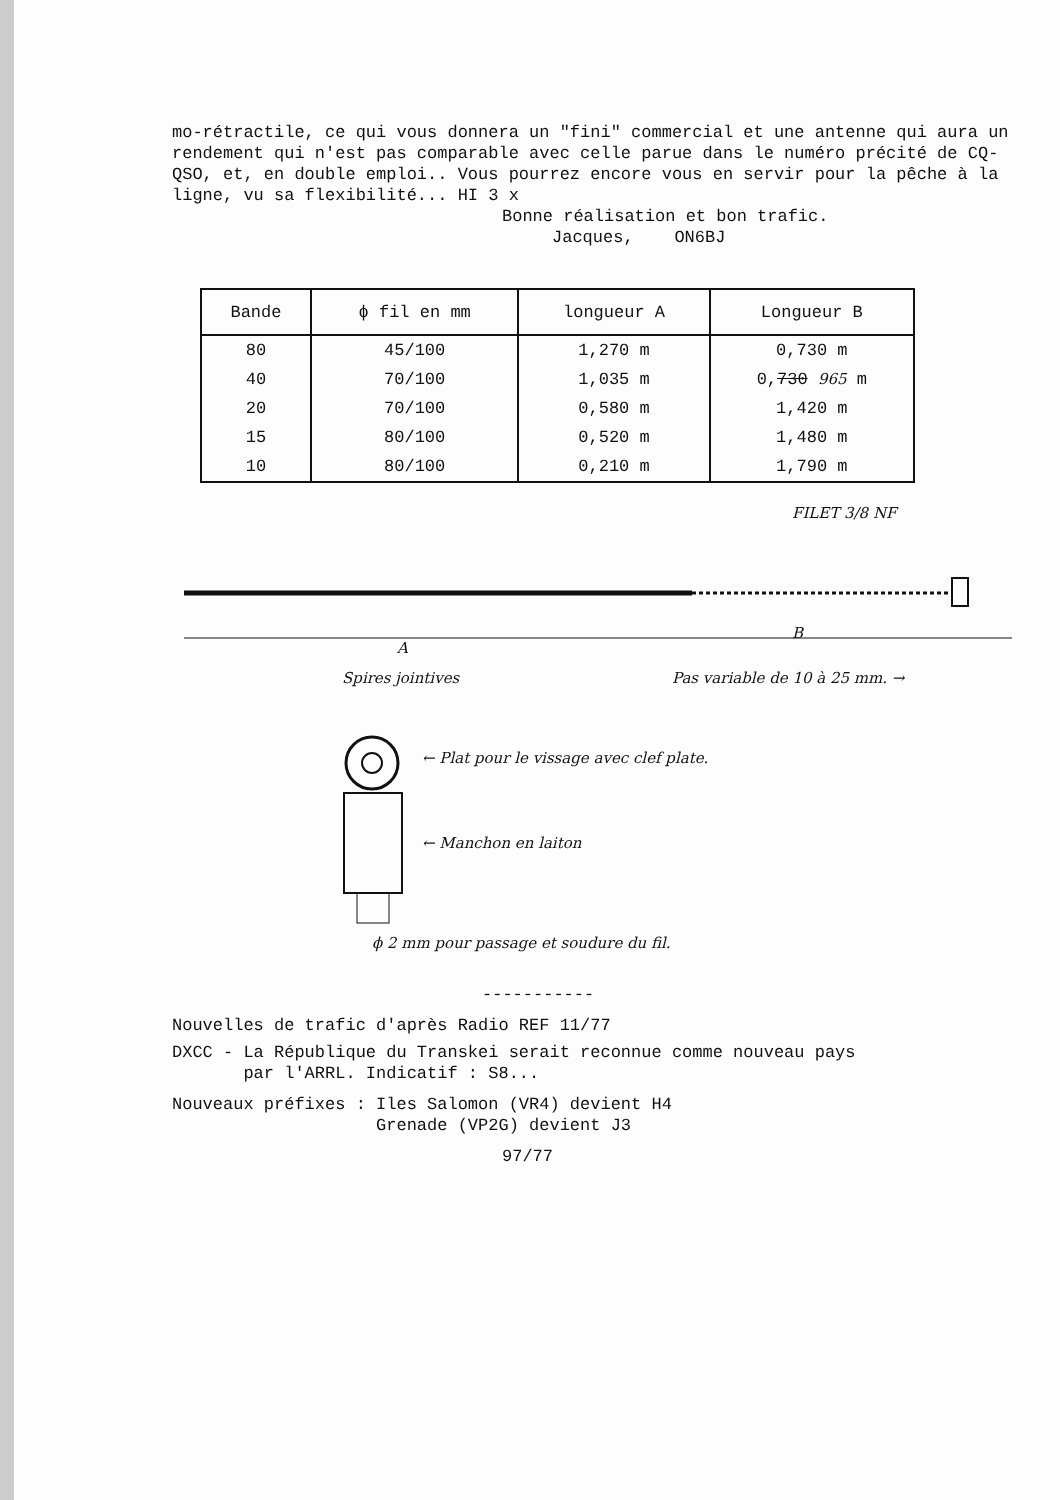mo-rétractile, ce qui vous donnera un "fini" commercial et une antenne qui aura un rendement qui n'est pas comparable avec celle parue dans le numéro précité de CQ-QSO, et, en double emploi.. Vous pourrez encore vous en servir pour la pêche à la ligne, vu sa flexibilité... HI 3 x
Bonne réalisation et bon trafic.
Jacques, ON6BJ
| Bande | ϕ fil en mm | longueur A | Longueur B |
| --- | --- | --- | --- |
| 80 | 45/100 | 1,270 m | 0,730 m |
| 40 | 70/100 | 1,035 m | 0, 730 965 m |
| 20 | 70/100 | 0,580 m | 1,420 m |
| 15 | 80/100 | 0,520 m | 1,480 m |
| 10 | 80/100 | 0,210 m | 1,790 m |
FILET 3/8 NF
A
B
Spires jointives Pas variable de 10 à 25 mm. →
← Plat pour le vissage avec clef plate.
← Manchon en laiton
ϕ 2 mm pour passage et soudure du fil.
-----------
Nouvelles de trafic d'après Radio REF 11/77
DXCC - La République du Transkei serait reconnue comme nouveau pays
par l'ARRL. Indicatif : S8...
Nouveaux préfixes : Iles Salomon (VR4) devient H4
Grenade (VP2G) devient J3
97/77